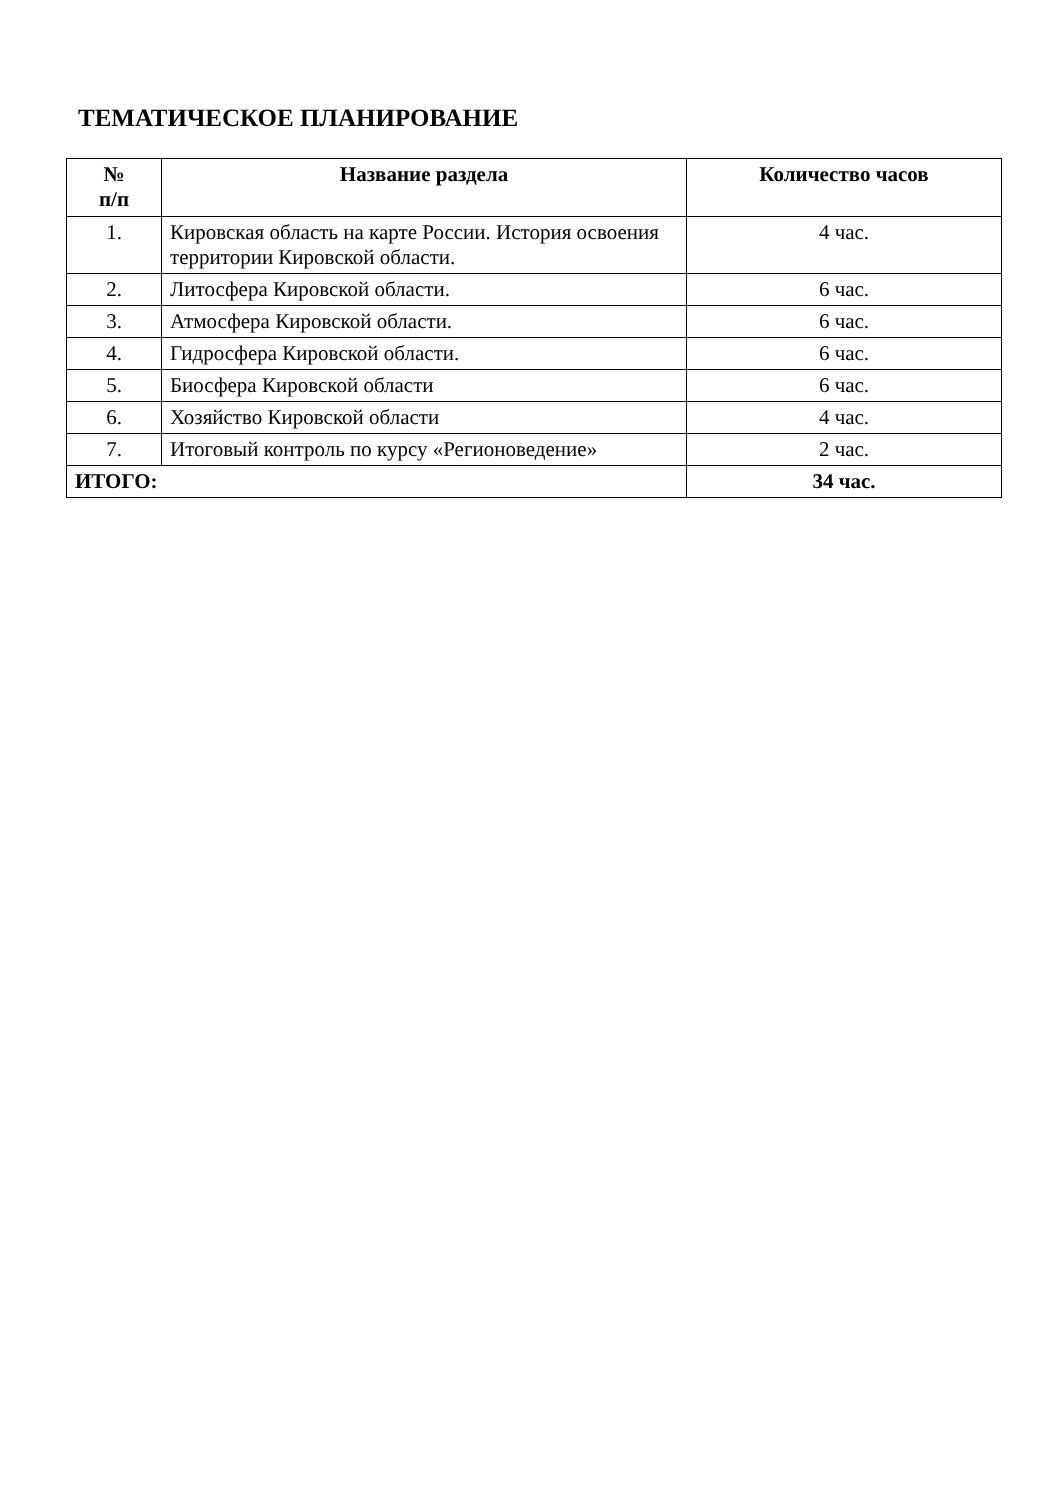ТЕМАТИЧЕСКОЕ ПЛАНИРОВАНИЕ
| № п/п | Название раздела | Количество часов |
| --- | --- | --- |
| 1. | Кировская область на карте России. История освоения территории Кировской области. | 4 час. |
| 2. | Литосфера Кировской области. | 6 час. |
| 3. | Атмосфера Кировской области. | 6 час. |
| 4. | Гидросфера Кировской области. | 6 час. |
| 5. | Биосфера Кировской области | 6 час. |
| 6. | Хозяйство Кировской области | 4 час. |
| 7. | Итоговый контроль по курсу «Регионоведение» | 2 час. |
| ИТОГО: | | 34 час. |